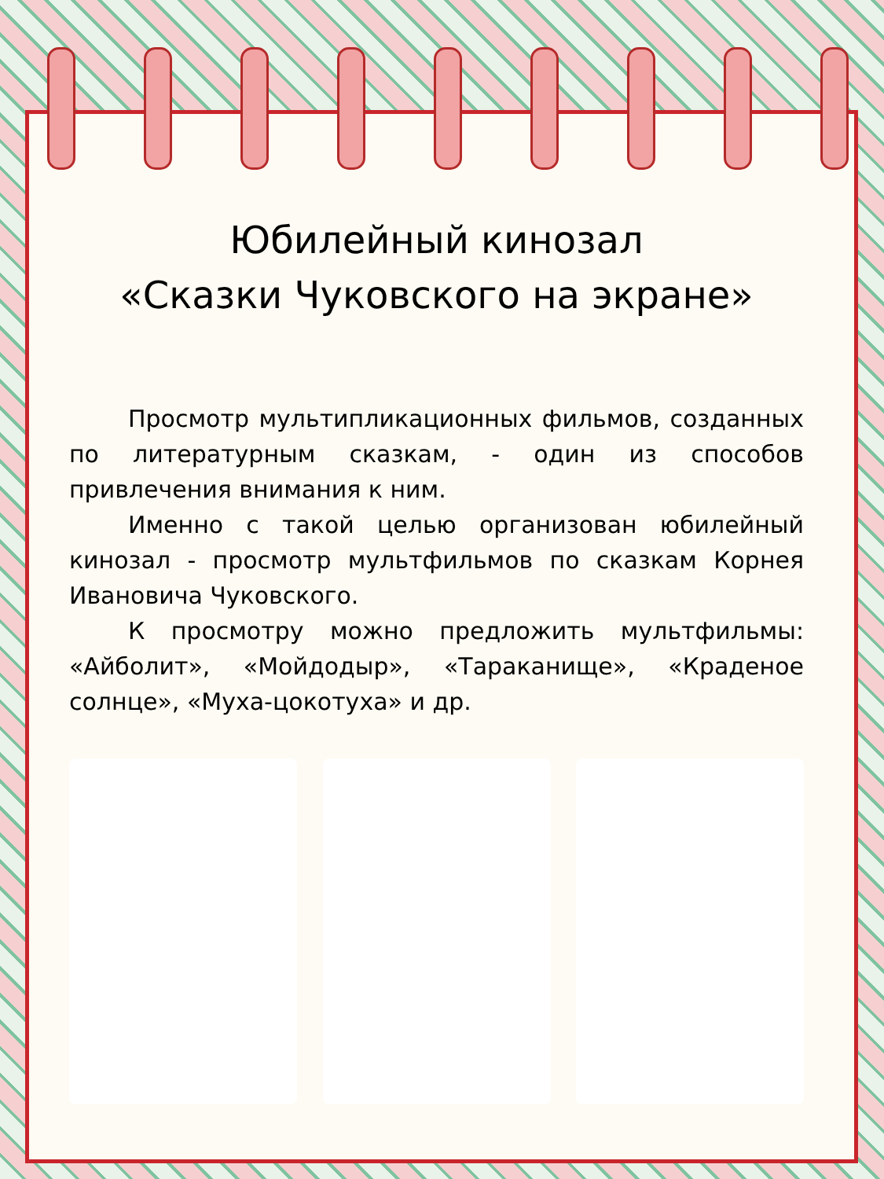Юбилейный кинозал
«Сказки Чуковского на экране»
Просмотр мультипликационных фильмов, созданных по литературным сказкам, - один из способов привлечения внимания к ним.
Именно с такой целью организован юбилейный кинозал - просмотр мультфильмов по сказкам Корнея Ивановича Чуковского.
К просмотру можно предложить мультфильмы: «Айболит», «Мойдодыр», «Тараканище», «Краденое солнце», «Муха-цокотуха» и др.